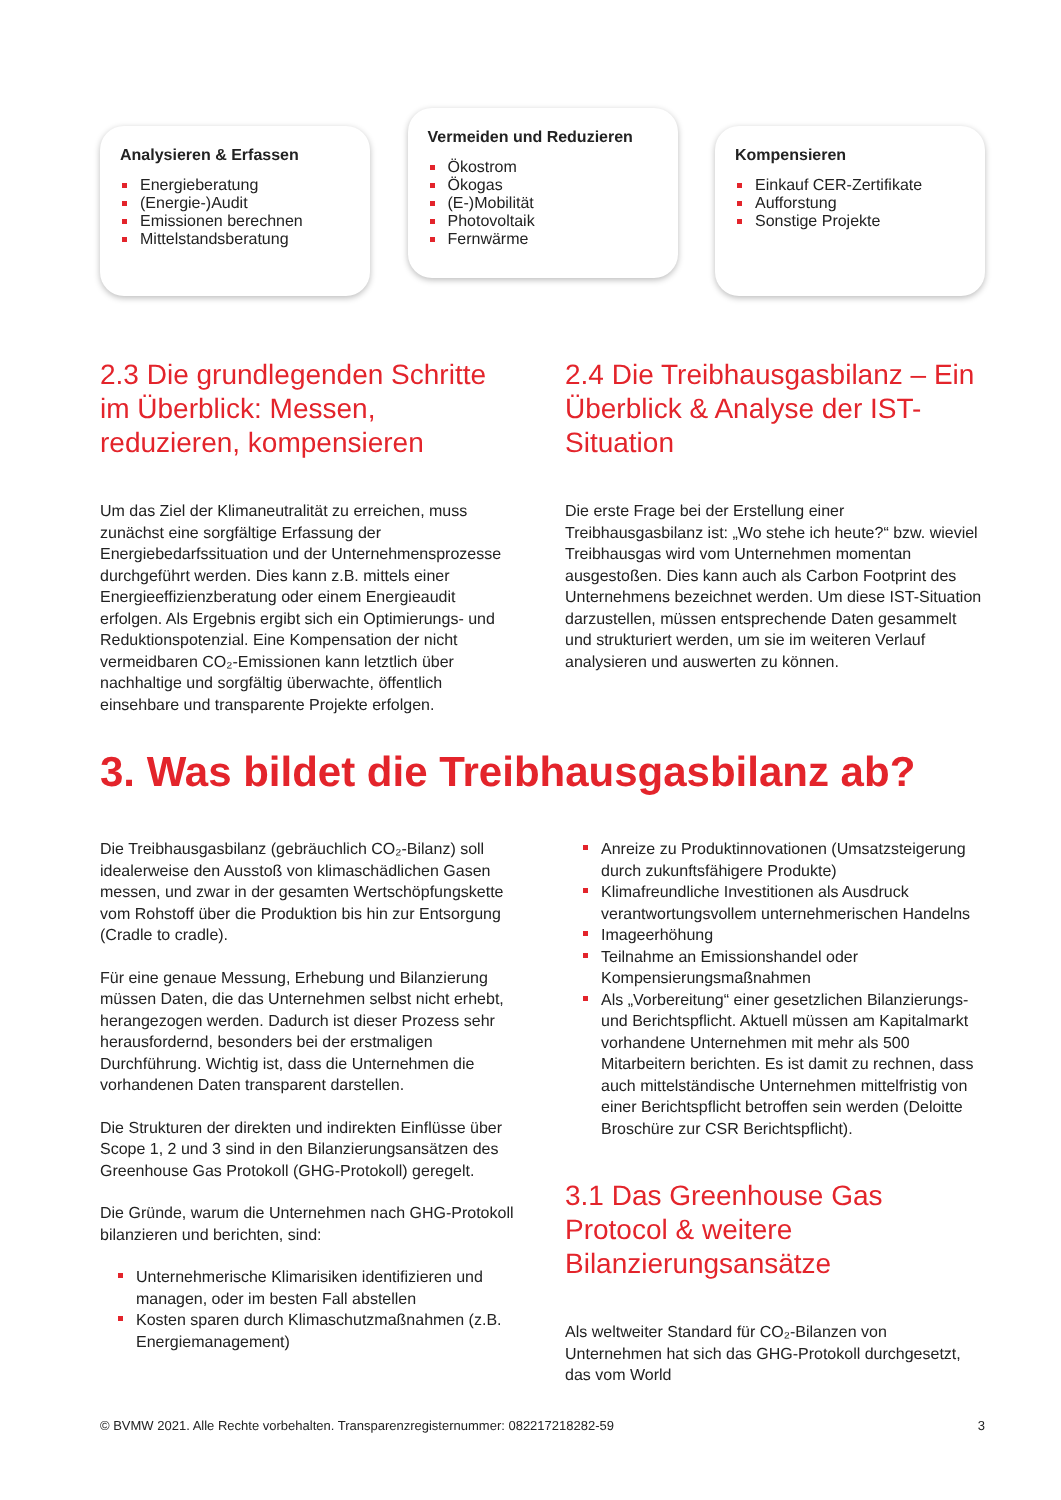Analysieren & Erfassen
Energieberatung
(Energie-)Audit
Emissionen berechnen
Mittelstandsberatung
Vermeiden und Reduzieren
Ökostrom
Ökogas
(E-)Mobilität
Photovoltaik
Fernwärme
Kompensieren
Einkauf CER-Zertifikate
Aufforstung
Sonstige Projekte
2.3 Die grundlegenden Schritte im Überblick: Messen, reduzieren, kompensieren
Um das Ziel der Klimaneutralität zu erreichen, muss zunächst eine sorgfältige Erfassung der Energiebedarfssituation und der Unternehmensprozesse durchgeführt werden. Dies kann z.B. mittels einer Energieeffizienzberatung oder einem Energieaudit erfolgen. Als Ergebnis ergibt sich ein Optimierungs- und Reduktionspotenzial. Eine Kompensation der nicht vermeidbaren CO₂-Emissionen kann letztlich über nachhaltige und sorgfältig überwachte, öffentlich einsehbare und transparente Projekte erfolgen.
2.4 Die Treibhausgasbilanz – Ein Überblick & Analyse der IST-Situation
Die erste Frage bei der Erstellung einer Treibhausgasbilanz ist: „Wo stehe ich heute?“ bzw. wieviel Treibhausgas wird vom Unternehmen momentan ausgestoßen. Dies kann auch als Carbon Footprint des Unternehmens bezeichnet werden. Um diese IST-Situation darzustellen, müssen entsprechende Daten gesammelt und strukturiert werden, um sie im weiteren Verlauf analysieren und auswerten zu können.
3. Was bildet die Treibhausgasbilanz ab?
Die Treibhausgasbilanz (gebräuchlich CO₂-Bilanz) soll idealerweise den Ausstoß von klimaschädlichen Gasen messen, und zwar in der gesamten Wertschöpfungskette vom Rohstoff über die Produktion bis hin zur Entsorgung (Cradle to cradle).
Für eine genaue Messung, Erhebung und Bilanzierung müssen Daten, die das Unternehmen selbst nicht erhebt, herangezogen werden. Dadurch ist dieser Prozess sehr herausfordernd, besonders bei der erstmaligen Durchführung. Wichtig ist, dass die Unternehmen die vorhandenen Daten transparent darstellen.
Die Strukturen der direkten und indirekten Einflüsse über Scope 1, 2 und 3 sind in den Bilanzierungsansätzen des Greenhouse Gas Protokoll (GHG-Protokoll) geregelt.
Die Gründe, warum die Unternehmen nach GHG-Protokoll bilanzieren und berichten, sind:
Unternehmerische Klimarisiken identifizieren und managen, oder im besten Fall abstellen
Kosten sparen durch Klimaschutzmaßnahmen (z.B. Energiemanagement)
Anreize zu Produktinnovationen (Umsatzsteigerung durch zukunftsfähigere Produkte)
Klimafreundliche Investitionen als Ausdruck verantwortungsvollem unternehmerischen Handelns
Imageerhöhung
Teilnahme an Emissionshandel oder Kompensierungsmaßnahmen
Als „Vorbereitung“ einer gesetzlichen Bilanzierungs- und Berichtspflicht. Aktuell müssen am Kapitalmarkt vorhandene Unternehmen mit mehr als 500 Mitarbeitern berichten. Es ist damit zu rechnen, dass auch mittelständische Unternehmen mittelfristig von einer Berichtspflicht betroffen sein werden (Deloitte Broschüre zur CSR Berichtspflicht).
3.1 Das Greenhouse Gas Protocol & weitere Bilanzierungsansätze
Als weltweiter Standard für CO₂-Bilanzen von Unternehmen hat sich das GHG-Protokoll durchgesetzt, das vom World
© BVMW 2021. Alle Rechte vorbehalten. Transparenzregisternummer: 082217218282-59 3